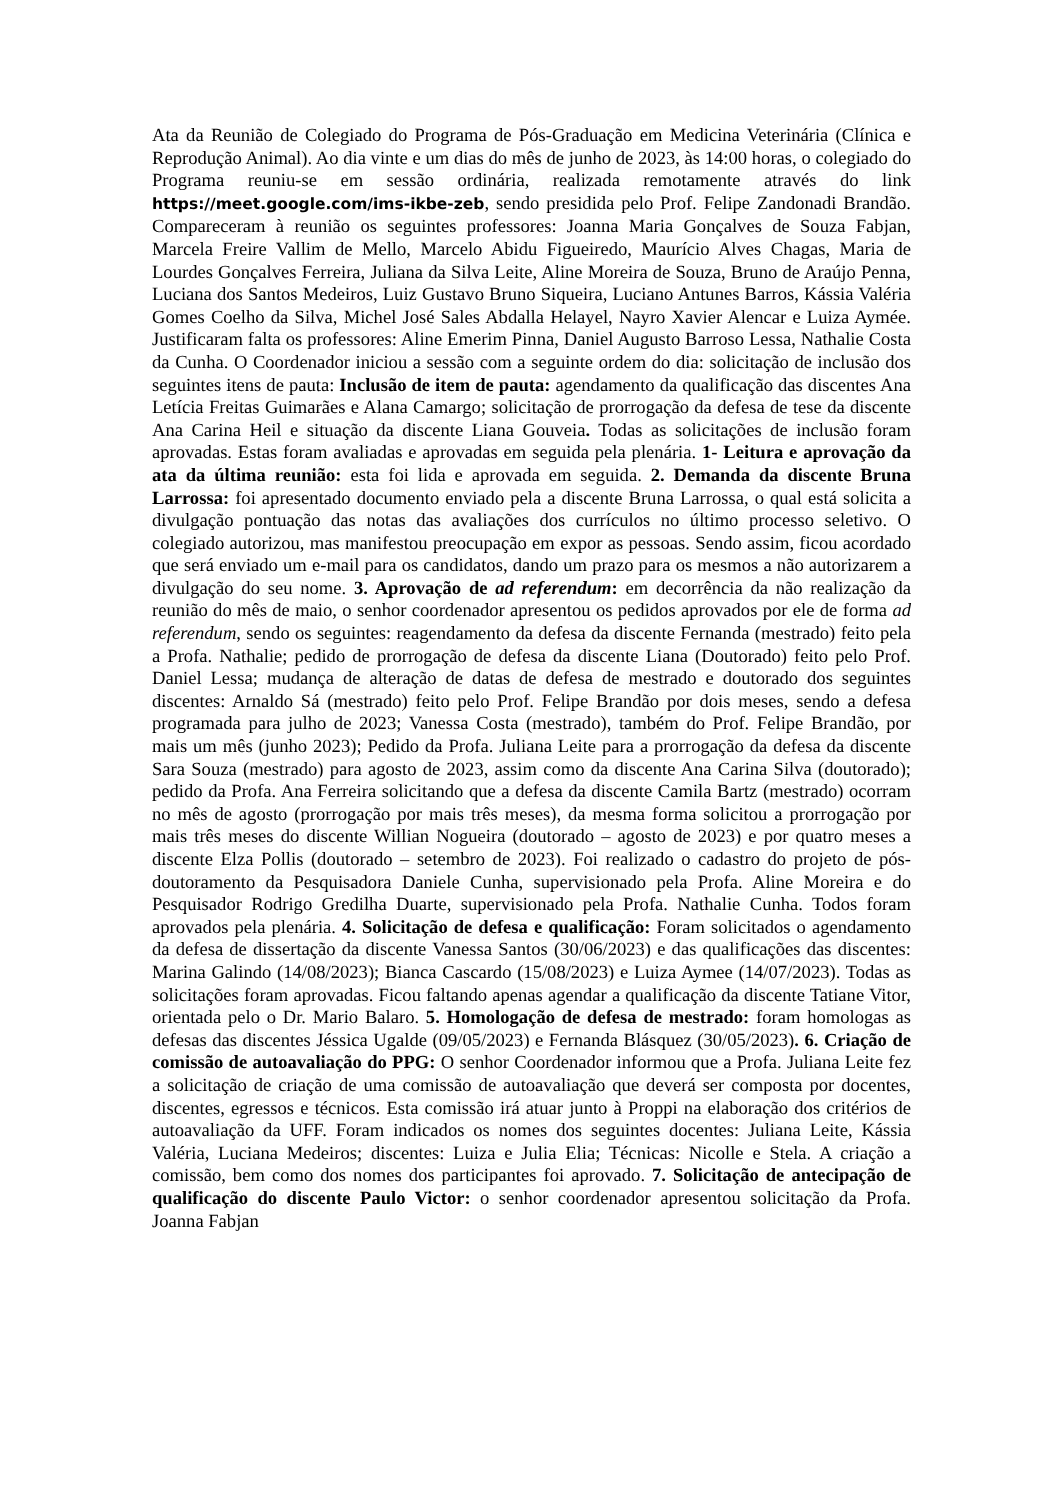Ata da Reunião de Colegiado do Programa de Pós-Graduação em Medicina Veterinária (Clínica e Reprodução Animal). Ao dia vinte e um dias do mês de junho de 2023, às 14:00 horas, o colegiado do Programa reuniu-se em sessão ordinária, realizada remotamente através do link https://meet.google.com/ims-ikbe-zeb, sendo presidida pelo Prof. Felipe Zandonadi Brandão. Compareceram à reunião os seguintes professores: Joanna Maria Gonçalves de Souza Fabjan, Marcela Freire Vallim de Mello, Marcelo Abidu Figueiredo, Maurício Alves Chagas, Maria de Lourdes Gonçalves Ferreira, Juliana da Silva Leite, Aline Moreira de Souza, Bruno de Araújo Penna, Luciana dos Santos Medeiros, Luiz Gustavo Bruno Siqueira, Luciano Antunes Barros, Kássia Valéria Gomes Coelho da Silva, Michel José Sales Abdalla Helayel, Nayro Xavier Alencar e Luiza Aymée. Justificaram falta os professores: Aline Emerim Pinna, Daniel Augusto Barroso Lessa, Nathalie Costa da Cunha. O Coordenador iniciou a sessão com a seguinte ordem do dia: solicitação de inclusão dos seguintes itens de pauta: Inclusão de item de pauta: agendamento da qualificação das discentes Ana Letícia Freitas Guimarães e Alana Camargo; solicitação de prorrogação da defesa de tese da discente Ana Carina Heil e situação da discente Liana Gouveia. Todas as solicitações de inclusão foram aprovadas. Estas foram avaliadas e aprovadas em seguida pela plenária. 1- Leitura e aprovação da ata da última reunião: esta foi lida e aprovada em seguida. 2. Demanda da discente Bruna Larrossa: foi apresentado documento enviado pela a discente Bruna Larrossa, o qual está solicita a divulgação pontuação das notas das avaliações dos currículos no último processo seletivo. O colegiado autorizou, mas manifestou preocupação em expor as pessoas. Sendo assim, ficou acordado que será enviado um e-mail para os candidatos, dando um prazo para os mesmos a não autorizarem a divulgação do seu nome. 3. Aprovação de ad referendum: em decorrência da não realização da reunião do mês de maio, o senhor coordenador apresentou os pedidos aprovados por ele de forma ad referendum, sendo os seguintes: reagendamento da defesa da discente Fernanda (mestrado) feito pela a Profa. Nathalie; pedido de prorrogação de defesa da discente Liana (Doutorado) feito pelo Prof. Daniel Lessa; mudança de alteração de datas de defesa de mestrado e doutorado dos seguintes discentes: Arnaldo Sá (mestrado) feito pelo Prof. Felipe Brandão por dois meses, sendo a defesa programada para julho de 2023; Vanessa Costa (mestrado), também do Prof. Felipe Brandão, por mais um mês (junho 2023); Pedido da Profa. Juliana Leite para a prorrogação da defesa da discente Sara Souza (mestrado) para agosto de 2023, assim como da discente Ana Carina Silva (doutorado); pedido da Profa. Ana Ferreira solicitando que a defesa da discente Camila Bartz (mestrado) ocorram no mês de agosto (prorrogação por mais três meses), da mesma forma solicitou a prorrogação por mais três meses do discente Willian Nogueira (doutorado – agosto de 2023) e por quatro meses a discente Elza Pollis (doutorado – setembro de 2023). Foi realizado o cadastro do projeto de pós-doutoramento da Pesquisadora Daniele Cunha, supervisionado pela Profa. Aline Moreira e do Pesquisador Rodrigo Gredilha Duarte, supervisionado pela Profa. Nathalie Cunha. Todos foram aprovados pela plenária. 4. Solicitação de defesa e qualificação: Foram solicitados o agendamento da defesa de dissertação da discente Vanessa Santos (30/06/2023) e das qualificações das discentes: Marina Galindo (14/08/2023); Bianca Cascardo (15/08/2023) e Luiza Aymee (14/07/2023). Todas as solicitações foram aprovadas. Ficou faltando apenas agendar a qualificação da discente Tatiane Vitor, orientada pelo o Dr. Mario Balaro. 5. Homologação de defesa de mestrado: foram homologas as defesas das discentes Jéssica Ugalde (09/05/2023) e Fernanda Blásquez (30/05/2023). 6. Criação de comissão de autoavaliação do PPG: O senhor Coordenador informou que a Profa. Juliana Leite fez a solicitação de criação de uma comissão de autoavaliação que deverá ser composta por docentes, discentes, egressos e técnicos. Esta comissão irá atuar junto à Proppi na elaboração dos critérios de autoavaliação da UFF. Foram indicados os nomes dos seguintes docentes: Juliana Leite, Kássia Valéria, Luciana Medeiros; discentes: Luiza e Julia Elia; Técnicas: Nicolle e Stela. A criação a comissão, bem como dos nomes dos participantes foi aprovado. 7. Solicitação de antecipação de qualificação do discente Paulo Victor: o senhor coordenador apresentou solicitação da Profa. Joanna Fabjan